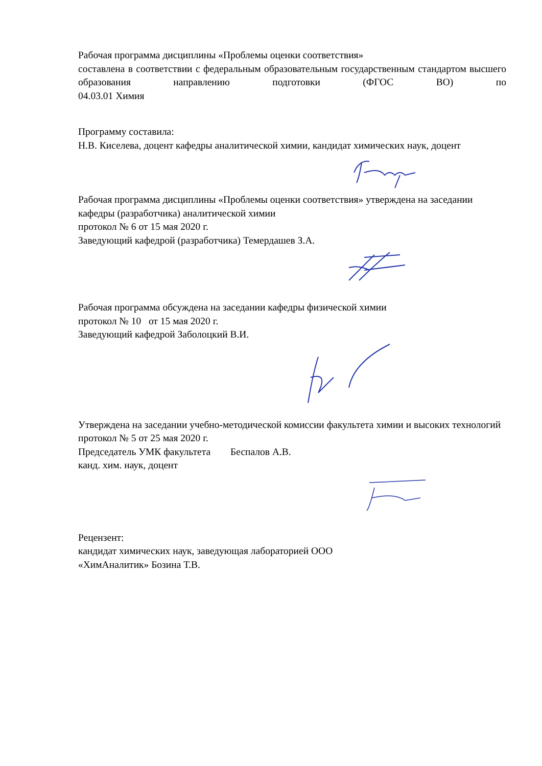Рабочая программа дисциплины «Проблемы оценки соответствия»
составлена в соответствии с федеральным образовательным государственным стандартом высшего образования направлению подготовки (ФГОС ВО) по
04.03.01 Химия
Программу составила:
Н.В. Киселева, доцент кафедры аналитической химии, кандидат химических наук, доцент
Рабочая программа дисциплины «Проблемы оценки соответствия» утверждена на заседании кафедры (разработчика) аналитической химии
протокол № 6 от 15 мая 2020 г.
Заведующий кафедрой (разработчика) Темердашев З.А.
Рабочая программа обсуждена на заседании кафедры физической химии
протокол № 10 от 15 мая 2020 г.
Заведующий кафедрой Заболоцкий В.И.
Утверждена на заседании учебно-методической комиссии факультета химии и высоких технологий
протокол № 5 от 25 мая 2020 г.
Председатель УМК факультета Беспалов А.В.
канд. хим. наук, доцент
Рецензент:
кандидат химических наук, заведующая лабораторией ООО
«ХимАналитик» Бозина Т.В.